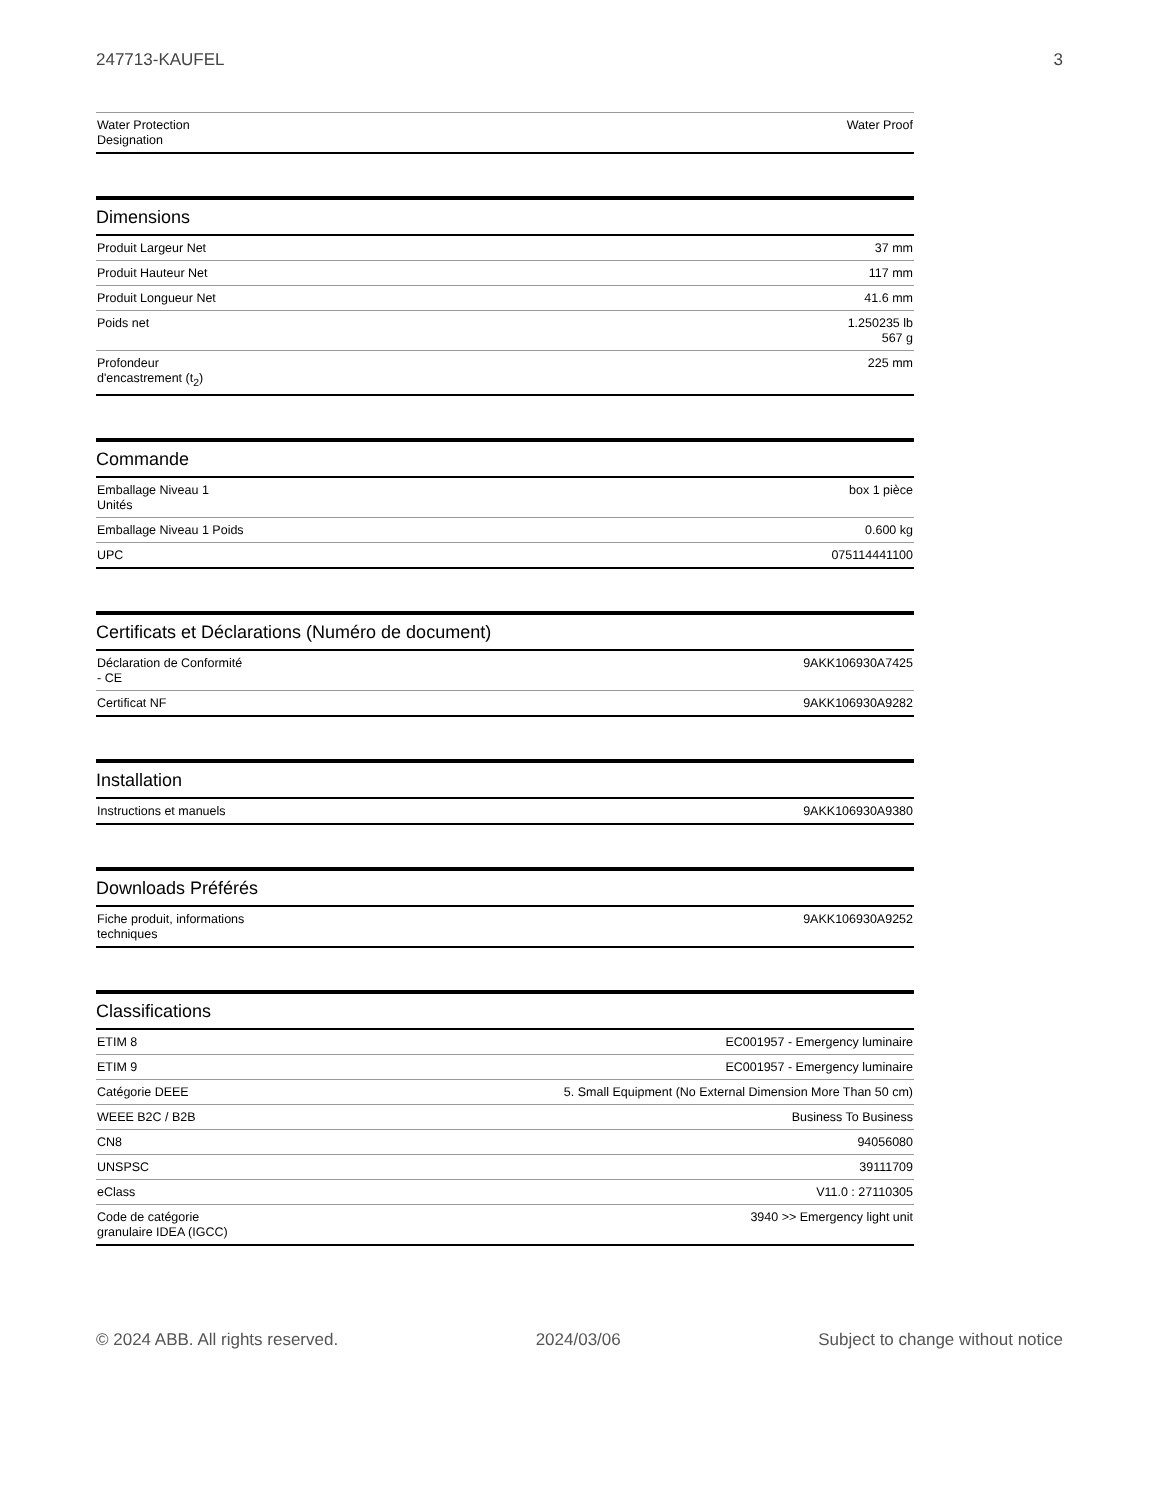247713-KAUFEL 3
| Water Protection Designation | Water Proof |
Dimensions
| Produit Largeur Net | 37 mm |
| Produit Hauteur Net | 117 mm |
| Produit Longueur Net | 41.6 mm |
| Poids net | 1.250235 lb 567 g |
| Profondeur d'encastrement (t<sub>2</sub>) | 225 mm |
Commande
| Emballage Niveau 1 Unités | box 1 pièce |
| Emballage Niveau 1 Poids | 0.600 kg |
| UPC | 075114441100 |
Certificats et Déclarations (Numéro de document)
| Déclaration de Conformité - CE | 9AKK106930A7425 |
| Certificat NF | 9AKK106930A9282 |
Installation
| Instructions et manuels | 9AKK106930A9380 |
Downloads Préférés
| Fiche produit, informations techniques | 9AKK106930A9252 |
Classifications
| ETIM 8 | EC001957 - Emergency luminaire |
| ETIM 9 | EC001957 - Emergency luminaire |
| Catégorie DEEE | 5. Small Equipment (No External Dimension More Than 50 cm) |
| WEEE B2C / B2B | Business To Business |
| CN8 | 94056080 |
| UNSPSC | 39111709 |
| eClass | V11.0 : 27110305 |
| Code de catégorie granulaire IDEA (IGCC) | 3940 >> Emergency light unit |
© 2024 ABB. All rights reserved. 2024/03/06 Subject to change without notice